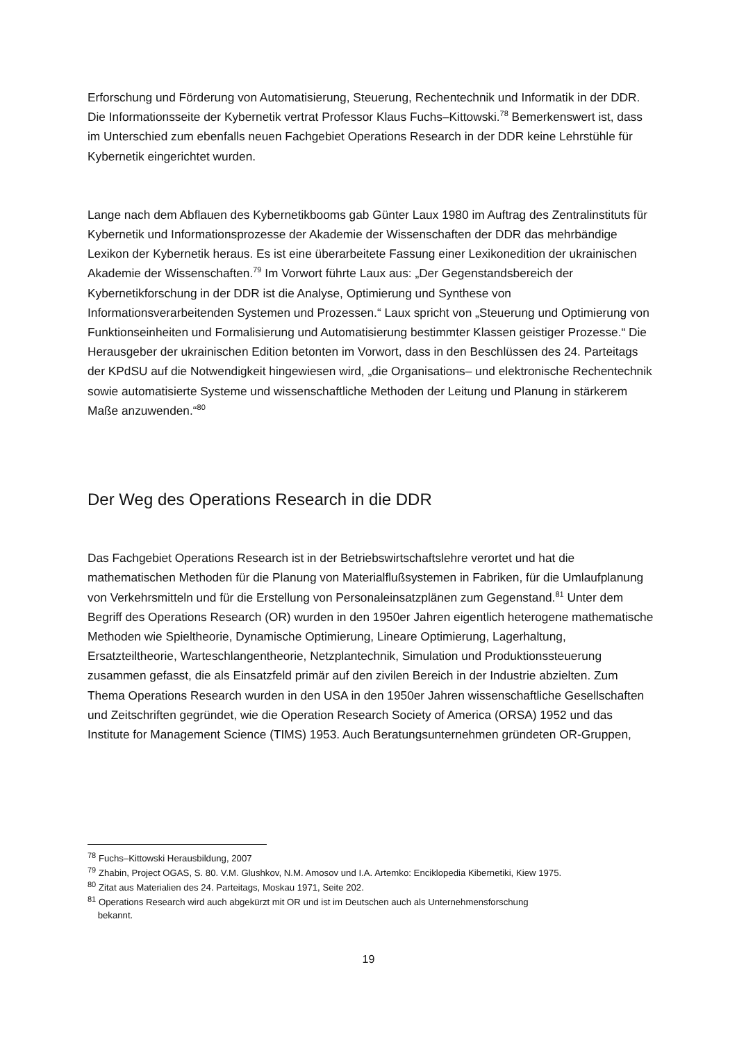Erforschung und Förderung von Automatisierung, Steuerung, Rechentechnik und Informatik in der DDR. Die Informationsseite der Kybernetik vertrat Professor Klaus Fuchs–Kittowski.<sup>78</sup> Bemerkenswert ist, dass im Unterschied zum ebenfalls neuen Fachgebiet Operations Research in der DDR keine Lehrstühle für Kybernetik eingerichtet wurden.
Lange nach dem Abflauen des Kybernetikbooms gab Günter Laux 1980 im Auftrag des Zentralinstituts für Kybernetik und Informationsprozesse der Akademie der Wissenschaften der DDR das mehrbändige Lexikon der Kybernetik heraus. Es ist eine überarbeitete Fassung einer Lexikonedition der ukrainischen Akademie der Wissenschaften.<sup>79</sup> Im Vorwort führte Laux aus: „Der Gegenstandsbereich der Kybernetikforschung in der DDR ist die Analyse, Optimierung und Synthese von Informationsverarbeitenden Systemen und Prozessen.“ Laux spricht von „Steuerung und Optimierung von Funktionseinheiten und Formalisierung und Automatisierung bestimmter Klassen geistiger Prozesse.“ Die Herausgeber der ukrainischen Edition betonten im Vorwort, dass in den Beschlüssen des 24. Parteitags der KPdSU auf die Notwendigkeit hingewiesen wird, „die Organisations– und elektronische Rechentechnik sowie automatisierte Systeme und wissenschaftliche Methoden der Leitung und Planung in stärkerem Maße anzuwenden.“<sup>80</sup>
Der Weg des Operations Research in die DDR
Das Fachgebiet Operations Research ist in der Betriebswirtschaftslehre verortet und hat die mathematischen Methoden für die Planung von Materialflußsystemen in Fabriken, für die Umlaufplanung von Verkehrsmitteln und für die Erstellung von Personaleinsatzplänen zum Gegenstand.<sup>81</sup> Unter dem Begriff des Operations Research (OR) wurden in den 1950er Jahren eigentlich heterogene mathematische Methoden wie Spieltheorie, Dynamische Optimierung, Lineare Optimierung, Lagerhaltung, Ersatzteiltheorie, Warteschlangentheorie, Netzplantechnik, Simulation und Produktionssteuerung zusammen gefasst, die als Einsatzfeld primär auf den zivilen Bereich in der Industrie abzielten. Zum Thema Operations Research wurden in den USA in den 1950er Jahren wissenschaftliche Gesellschaften und Zeitschriften gegründet, wie die Operation Research Society of America (ORSA) 1952 und das Institute for Management Science (TIMS) 1953. Auch Beratungsunternehmen gründeten OR-Gruppen,
<sup>78</sup> Fuchs–Kittowski Herausbildung, 2007
<sup>79</sup> Zhabin, Project OGAS, S. 80. V.M. Glushkov, N.M. Amosov und I.A. Artemko: Enciklopedia Kibernetiki, Kiew 1975.
<sup>80</sup> Zitat aus Materialien des 24. Parteitags, Moskau 1971, Seite 202.
<sup>81</sup> Operations Research wird auch abgekürzt mit OR und ist im Deutschen auch als Unternehmensforschung
bekannt.
19